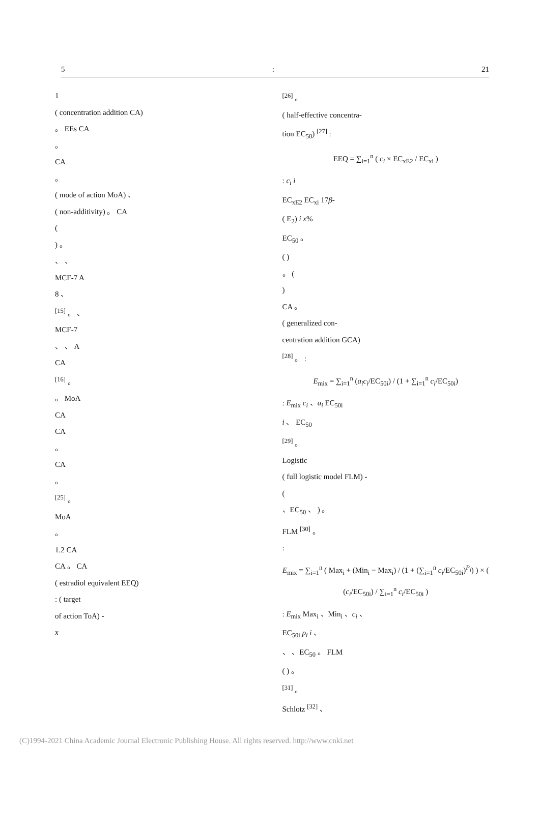5: 21
1
( concentration addition CA)
。 EEs CA
。
CA
。
( mode of action MoA) 、
( non-additivity) 。 CA
(
) 。
、 、
MCF-7 A
8 、
<sup>[15]</sup> 。 、
MCF-7
、 、 A
CA
<sup>[16]</sup> 。
。 MoA
CA
CA
。
CA
。
<sup>[25]</sup> 。
MoA
。
1.2 CA
CA 。 CA
( estradiol equivalent EEQ)
: ( target
of action ToA) -
x
<sup>[26]</sup> 。
( half-effective concentra-
tion EC<sub>50</sub>) <sup>[27]</sup> :
EEQ = ∑<sub>i=1</sub><sup>n</sup> ( c<sub>i</sub> × EC<sub>xE2</sub> / EC<sub>xi</sub> )
: c<sub>i</sub> i
EC<sub>xE2</sub> EC<sub>xi</sub> 17β-
( E<sub>2</sub>) i x%
EC<sub>50</sub> 。
( )
。 (
)
CA 。
( generalized con-
centration addition GCA)
<sup>[28]</sup> 。 :
E<sub>mix</sub> = ∑<sub>i=1</sub><sup>n</sup> (a<sub>i</sub>c<sub>i</sub>/EC<sub>50i</sub>) / (1 + ∑<sub>i=1</sub><sup>n</sup> c<sub>i</sub>/EC<sub>50i</sub>)
: E<sub>mix</sub> c<sub>i</sub> 、a<sub>i</sub> EC<sub>50i</sub>
i 、 EC<sub>50</sub>
<sup>[29]</sup> 。
Logistic
( full logistic model FLM) -
(
、EC<sub>50</sub> 、 ) 。
FLM <sup>[30]</sup> 。
:
E<sub>mix</sub> = ∑<sub>i=1</sub><sup>n</sup> ( Max<sub>i</sub> + (Min<sub>i</sub> − Max<sub>i</sub>) / (1 + (∑<sub>i=1</sub><sup>n</sup> c<sub>i</sub>/EC<sub>50i</sub>)<sup>P<sub>i</sub></sup>) ) × ( (c<sub>i</sub>/EC<sub>50i</sub>) / ∑<sub>i=1</sub><sup>n</sup> c<sub>i</sub>/EC<sub>50i</sub> )
: E<sub>mix</sub> Max<sub>i</sub> 、Min<sub>i</sub> 、c<sub>i</sub> 、
EC<sub>50i</sub> p<sub>i</sub> i 、
、 、EC<sub>50</sub> 。 FLM
( ) 。
<sup>[31]</sup> 。
Schlotz <sup>[32]</sup> 、
(C)1994-2021 China Academic Journal Electronic Publishing House. All rights reserved. http://www.cnki.net